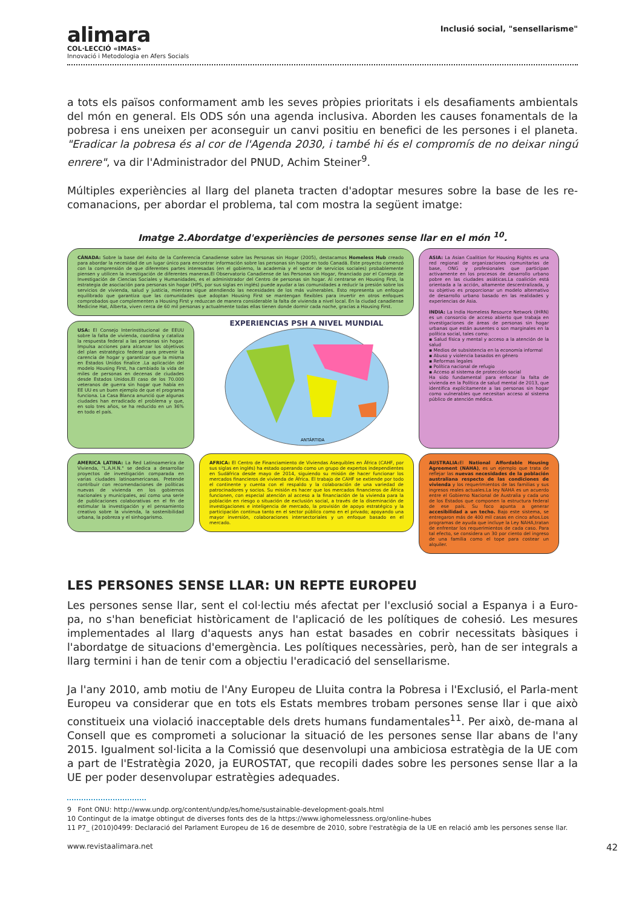alimara
COL·LECCIÓ «IMAS»
Innovació i Metodologia en Afers Socials
Inclusió social, "sensellarisme"
a tots els països conformament amb les seves pròpies prioritats i els desafiaments ambientals del món en general. Els ODS són una agenda inclusiva. Aborden les causes fonamentals de la pobresa i ens uneixen per aconseguir un canvi positiu en benefici de les persones i el planeta. "Eradicar la pobresa és al cor de l'Agenda 2030, i també hi és el compromís de no deixar ningú enrere", va dir l'Administrador del PNUD, Achim Steiner<sup>9</sup>.
Múltiples experiències al llarg del planeta tracten d'adoptar mesures sobre la base de les re-comanacions, per abordar el problema, tal com mostra la següent imatge:
Imatge 2.Abordatge d'experiències de persones sense llar en el món <sup>10</sup>.
CÁNADA: Sobre la base del éxito de la Conferencia Canadiense sobre las Personas sin Hogar (2005), destacamos Homeless Hub creado para abordar la necesidad de un lugar único para encontrar información sobre las personas sin hogar en todo Canadá. Este proyecto comenzó con la comprensión de que diferentes partes interesadas (en el gobierno, la academia y el sector de servicios sociales) probablemente piensen y utilicen la investigación de diferentes maneras.El Observatorio Canadiense de las Personas sin Hogar, financiado por el Consejo de Investigación de Ciencias Sociales y Humanidades, es el administrador del Centro de personas sin hogar. Al centrarse en Housing First, la estrategia de asociación para personas sin hogar (HPS, por sus siglas en inglés) puede ayudar a las comunidades a reducir la presión sobre los servicios de vivienda, salud y justicia, mientras sigue atendiendo las necesidades de los más vulnerables. Esto representa un enfoque equilibrado que garantiza que las comunidades que adoptan Housing First se mantengan flexibles para invertir en otros enfoques comprobados que complementen a Housing First y reduzcan de manera considerable la falta de vivienda a nivel local. En la ciudad canadiense Medicine Hat, Alberta, viven cerca de 60 mil personas y actualmente todas ellas tienen donde dormir cada noche, gracias a Housing First.
ASIA: La Asian Coalition for Housing Rights es una red regional de organizaciones comunitarias de base, ONG y profesionales que participan activamente en los procesos de desarrollo urbano pobre en las ciudades asiáticas.La coalición está orientada a la acción, altamente descentralizada, y su objetivo es proporcionar un modelo alternativo de desarrollo urbano basado en las realidades y experiencias de Asia.
INDIA: La India Homeless Resource Network (IHRN) es un consorcio de acceso abierto que trabaja en investigaciones de áreas de personas sin hogar urbanas que están ausentes o son marginales en la política social, tales como:
▪ Salud física y mental y acceso a la atención de la salud
▪ Medios de subsistencia en la economía informal
▪ Abuso y violencia basados en género
▪ Reformas legales
▪ Política nacional de refugio
▪ Acceso al sistema de protección social
Ha sido fundamental para enfocar la falta de vivienda en la Política de salud mental de 2013, que identifica explícitamente a las personas sin hogar como vulnerables que necesitan acceso al sistema público de atención médica.
USA: El Consejo Interinstitucional de EEUU sobre la falta de vivienda, coordina y cataliza la respuesta federal a las personas sin hogar. Impulsa acciones para alcanzar los objetivos del plan estratégico federal para prevenir la carencia de hogar y garantizar que la misma en Estados Unidos finalice .La aplicación del modelo Housing First, ha cambiado la vida de miles de personas en decenas de ciudades desde Estados Unidos.El caso de los 70.000 veteranos de guerra sin hogar que había en EE UU es un buen ejemplo de que el programa funciona. La Casa Blanca anunció que algunas ciudades han erradicado el problema y que, en solo tres años, se ha reducido en un 36% en todo el país.
EXPERIENCIAS PSH A NIVEL MUNDIAL
ANTÁRTIDA
AUSTRALIA: El National Affordable Housing Agreement (NAHA), es un ejemplo que trata de reflejar las nuevas necesidades de la población australiana respecto de las condiciones de vivienda y los requerimientos de las familias y sus ingresos reales actuales.La ley NAHA es un acuerdo entre el Gobierno Nacional de Australia y cada uno de los Estados que componen la estructura federal de ese país. Su foco apunta a generar accesibilidad a un techo. Bajo este sistema, se entregaron más de 400 mil casas en cinco años.Los programas de ayuda que incluye la Ley NAHA,tratan de enfrentar los requerimientos de cada caso. Para tal efecto, se considera un 30 por ciento del ingreso de una familia como el tope para costear un alquiler.
AMERICA LATINA: La Red Latinoamerica de Vivienda, "L.A.H.N." se dedica a desarrollar proyectos de investigación comparada en varias ciudades latinoamericanas. Pretende contribuir con recomendaciones de políticas nuevas de vivienda en los gobiernos nacionales y municipales, así como una serie de publicaciones colaborativas en el fin de estimular la investigación y el pensamiento creativo sobre la vivienda, la sostenibilidad urbana, la pobreza y el sinhogarismo.
AFRICA: El Centro de Financiamiento de Viviendas Asequibles en África (CAHF, por sus siglas en inglés) ha estado operando como un grupo de expertos independientes en Sudáfrica desde mayo de 2014, siguiendo su misión de hacer funcionar los mercados financieros de vivienda de África. El trabajo de CAHF se extiende por todo el continente y cuenta con el respaldo y la colaboración de una variedad de patrocinadores y socios. Su misión es hacer que los mercados financieros de África funcionen, con especial atención al acceso a la financiación de la vivienda para la población en riesgo o situación de exclusión social, a través de la diseminación de investigaciones e inteligencia de mercado, la provisión de apoyo estratégico y la participación continua tanto en el sector público como en el privado; apoyando una mayor inversión, colaboraciones intersectoriales y un enfoque basado en el mercado.
LES PERSONES SENSE LLAR: UN REPTE EUROPEU
Les persones sense llar, sent el col·lectiu més afectat per l'exclusió social a Espanya i a Euro-pa, no s'han beneficiat històricament de l'aplicació de les polítiques de cohesió. Les mesures implementades al llarg d'aquests anys han estat basades en cobrir necessitats bàsiques i l'abordatge de situacions d'emergència. Les polítiques necessàries, però, han de ser integrals a llarg termini i han de tenir com a objectiu l'eradicació del sensellarisme.
Ja l'any 2010, amb motiu de l'Any Europeu de Lluita contra la Pobresa i l'Exclusió, el Parla-ment Europeu va considerar que en tots els Estats membres trobam persones sense llar i que això constitueix una violació inacceptable dels drets humans fundamentales<sup>11</sup>. Per això, de-mana al Consell que es comprometi a solucionar la situació de les persones sense llar abans de l'any 2015. Igualment sol·licita a la Comissió que desenvolupi una ambiciosa estratègia de la UE com a part de l'Estratègia 2020, ja EUROSTAT, que recopili dades sobre les persones sense llar a la UE per poder desenvolupar estratègies adequades.
9 Font ONU: http://www.undp.org/content/undp/es/home/sustainable-development-goals.html
10 Contingut de la imatge obtingut de diverses fonts des de la https://www.ighomelessness.org/online-hubes
11 P7_ (2010)0499: Declaració del Parlament Europeu de 16 de desembre de 2010, sobre l'estratègia de la UE en relació amb les persones sense llar.
www.revistaalimara.net 42